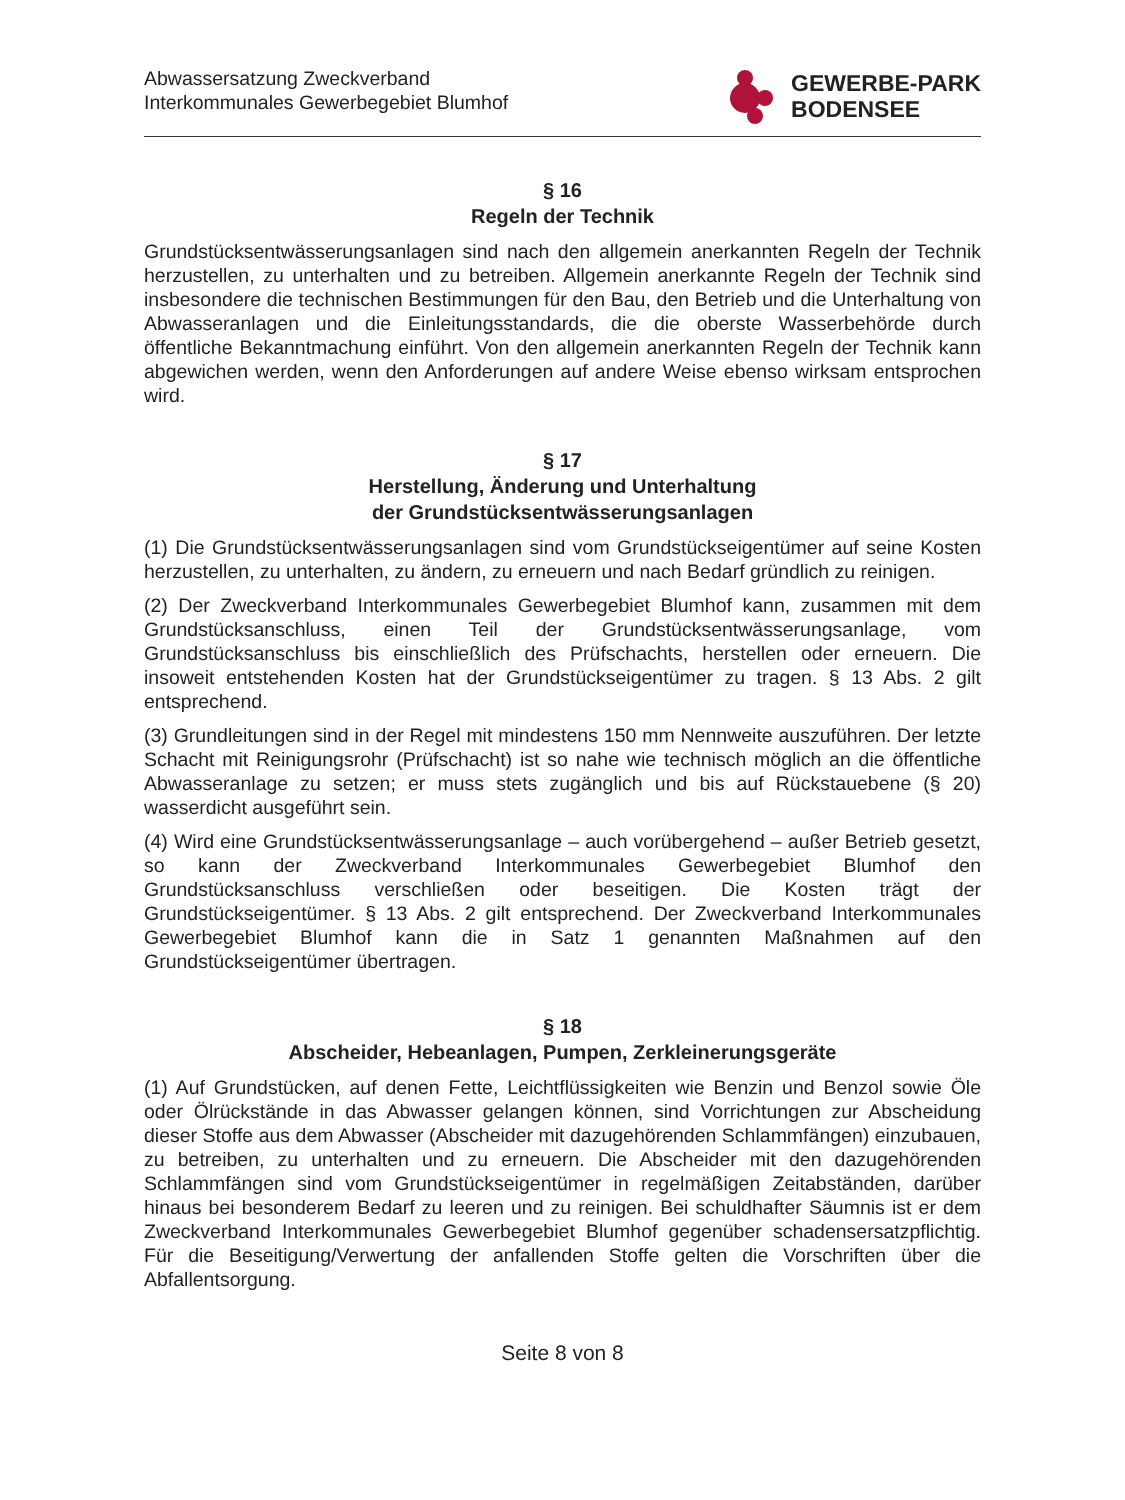Abwassersatzung Zweckverband
Interkommunales Gewerbegebiet Blumhof
GEWERBE-PARK
BODENSEE
§ 16
Regeln der Technik
Grundstücksentwässerungsanlagen sind nach den allgemein anerkannten Regeln der Technik herzustellen, zu unterhalten und zu betreiben. Allgemein anerkannte Regeln der Technik sind insbesondere die technischen Bestimmungen für den Bau, den Betrieb und die Unterhaltung von Abwasseranlagen und die Einleitungsstandards, die die oberste Wasserbehörde durch öffentliche Bekanntmachung einführt. Von den allgemein anerkannten Regeln der Technik kann abgewichen werden, wenn den Anforderungen auf andere Weise ebenso wirksam entsprochen wird.
§ 17
Herstellung, Änderung und Unterhaltung
der Grundstücksentwässerungsanlagen
(1) Die Grundstücksentwässerungsanlagen sind vom Grundstückseigentümer auf seine Kosten herzustellen, zu unterhalten, zu ändern, zu erneuern und nach Bedarf gründlich zu reinigen.
(2) Der Zweckverband Interkommunales Gewerbegebiet Blumhof kann, zusammen mit dem Grundstücksanschluss, einen Teil der Grundstücksentwässerungsanlage, vom Grundstücksanschluss bis einschließlich des Prüfschachts, herstellen oder erneuern. Die insoweit entstehenden Kosten hat der Grundstückseigentümer zu tragen. § 13 Abs. 2 gilt entsprechend.
(3) Grundleitungen sind in der Regel mit mindestens 150 mm Nennweite auszuführen. Der letzte Schacht mit Reinigungsrohr (Prüfschacht) ist so nahe wie technisch möglich an die öffentliche Abwasseranlage zu setzen; er muss stets zugänglich und bis auf Rückstauebene (§ 20) wasserdicht ausgeführt sein.
(4) Wird eine Grundstücksentwässerungsanlage – auch vorübergehend – außer Betrieb gesetzt, so kann der Zweckverband Interkommunales Gewerbegebiet Blumhof den Grundstücksanschluss verschließen oder beseitigen. Die Kosten trägt der Grundstückseigentümer. § 13 Abs. 2 gilt entsprechend. Der Zweckverband Interkommunales Gewerbegebiet Blumhof kann die in Satz 1 genannten Maßnahmen auf den Grundstückseigentümer übertragen.
§ 18
Abscheider, Hebeanlagen, Pumpen, Zerkleinerungsgeräte
(1) Auf Grundstücken, auf denen Fette, Leichtflüssigkeiten wie Benzin und Benzol sowie Öle oder Ölrückstände in das Abwasser gelangen können, sind Vorrichtungen zur Abscheidung dieser Stoffe aus dem Abwasser (Abscheider mit dazugehörenden Schlammfängen) einzubauen, zu betreiben, zu unterhalten und zu erneuern. Die Abscheider mit den dazugehörenden Schlammfängen sind vom Grundstückseigentümer in regelmäßigen Zeitabständen, darüber hinaus bei besonderem Bedarf zu leeren und zu reinigen. Bei schuldhafter Säumnis ist er dem Zweckverband Interkommunales Gewerbegebiet Blumhof gegenüber schadensersatzpflichtig. Für die Beseitigung/Verwertung der anfallenden Stoffe gelten die Vorschriften über die Abfallentsorgung.
Seite 8 von 8